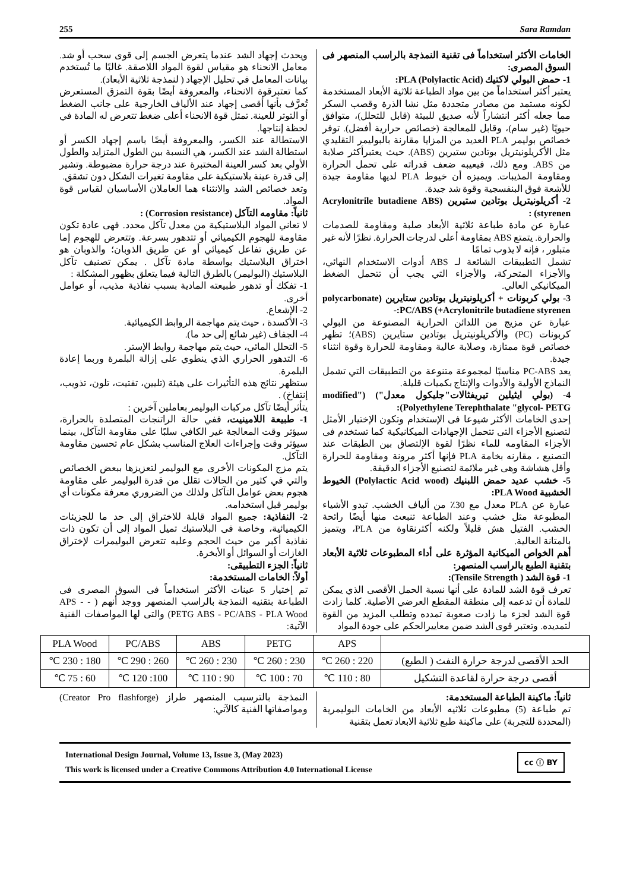255 Sara Ramdan
الخامات الأكثر استخداماً فى تقنية النمذجة بالراسب المنصهر فى السوق المصرى:
1- حمض البولي لاكتيك (PLA (Polylactic Acid:
يعتبر أكثر استخداماً من بين مواد الطباعة ثلاثية الأبعاد المستخدمة لكونه مستمد من مصادر متجددة مثل نشا الذرة وقصب السكر مما جعله أكثر انتشاراً لأنه صديق للبيئة (قابل للتحلل)، متوافق حيويًا (غير سام)، وقابل للمعالجة (خصائص حرارية أفضل). توفر خصائص بوليمر PLA العديد من المزايا مقارنة بالبوليمر التقليدي مثل الأكريلونيتريل بوتادين ستيرين (ABS). حيث يعتبرأكثر صلابة من ABS. ومع ذلك، فيعيبه ضعف قدراته على تحمل الحرارة ومقاومة المذيبات. ويميزه أن خيوط PLA لديها مقاومة جيدة للأشعة فوق البنفسجية وقوة شد جيدة.
2- أكريلونيتريل بوتادين ستيرين (Acrylonitrile butadiene ABS styrenen) :
عبارة عن مادة طباعة ثلاثية الأبعاد صلبة ومقاومة للصدمات والحرارة. يتمتع ABS بمقاومة أعلى لدرجات الحرارة. نظرًا لأنه غير متبلور ، فإنه لا يذوب تمامًا
تشمل التطبيقات الشائعة لـ ABS أدوات الاستخدام النهائي، والأجزاء المتحركة، والأجزاء التي يجب أن تتحمل الضغط الميكانيكي العالي.
3- بولي كربونات + أكريلونيتريل بوتادين ستايرين (polycarbonate +Acrylonitrile butadiene styrenen) PC/ABS:-
عبارة عن مزيج من اللدائن الحرارية المصنوعة من البولي كربونات (PC) والأكريلونيتريل بوتادين ستايرين (ABS)؛ تظهر خصائص قوة ممتازة، وصلابة عالية ومقاومة للحرارة وقوة انثناء جيدة.
يعد PC-ABS مناسبًا لمجموعة متنوعة من التطبيقات التي تشمل النماذج الأولية والأدوات والإنتاج بكميات قليلة.
4- (بولي ايثيلين تيريفثالات"جليكول معدل") ("modified (Polyethylene Terephthalate "glycol- PETG:
إحدى الخامات الأكثر شيوعا فى الإستخدام وتكون الإختيار الأمثل لتصنيع الأجزاء التى تتحمل الإجهادات الميكانيكية كما تستخدم فى الأجزاء المقاومه للماء نظرًا لقوة الإلتصاق بين الطبقات عند التصنيع ، مقارنه بخامة PLA فإنها أكثر مرونة ومقاومة للحرارة وأقل هشاشة وهى غير ملائمة لتصنيع الأجزاء الدقيقة.
5- خشب عديد حمض اللبنيك (Polylactic Acid wood) الخيوط الخشبية PLA Wood:
عبارة عن PLA معدل مع 30٪ من ألياف الخشب. تبدو الأشياء المطبوعة مثل خشب وعند الطباعة تنبعث منها أيضًا رائحة الخشب. الفتيل هش قليلاً ولكنه أكثرنقاوة من PLA، ويتميز بالمتانة العالية.
أهم الخواص الميكانية المؤثرة على أداء المطبوعات ثلاثية الأبعاد بتقنية الطبع بالراسب المنصهر:
1- قوة الشد ( Tensile Strength):
تعرف قوة الشد للمادة على أنها نسبة الحمل الأقصى الذي يمكن للمادة أن تدعمه إلى منطقة المقطع العرضي الأصلية. كلما زادت قوة الشد لجزء ما زادت صعوبة تمدده وتطلب المزيد من القوة لتمديده. وتعتبر قوى الشد ضمن معاييرالحكم على جودة المواد
ويحدث إجهاد الشد عندما يتعرض الجسم إلى قوى سحب أو شد. معامل الانحناء هو مقياس لقوة المواد اللاصقة. غالبًا ما تُستخدم بيانات المعامل في تحليل الإجهاد ( لنمذجة ثلاثية الأبعاد).
كما تعتبرقوة الانحناء، والمعروفة أيضًا بقوة التمزق المستعرض تُعرَّف بأنها أقصى إجهاد عند الألياف الخارجية على جانب الضغط أو التوتر للعينة. تمثل قوة الانحناء أعلى ضغط تتعرض له المادة في لحظة إنتاجها.
الاستطالة عند الكسر، والمعروفة أيضًا باسم إجهاد الكسر أو استطالة الشد عند الكسر، هي النسبة بين الطول المتزايد والطول الأولي بعد كسر العينة المختبرة عند درجة حرارة مضبوطة. وتشير إلى قدرة عينة بلاستيكية على مقاومة تغيرات الشكل دون تشقق.
وتعد خصائص الشد والانثناء هما العاملان الأساسيان لقياس قوة المواد.
ثانياً: مقاومه التآكل (Corrosion resistance) :
لا تعاني المواد البلاستيكية من معدل تآكل محدد. فهى عادة تكون مقاومة للهجوم الكيميائي أو تتدهور بسرعة. وتتعرض للهجوم إما عن طريق تفاعل كيميائي أو عن طريق الذوبان؛ والذوبان هو اختراق البلاستيك بواسطة مادة تآكل . يمكن تصنيف تآكل البلاستيك (البوليمر) بالطرق التالية فيما يتعلق بظهور المشكلة :
1- تفكك أو تدهور طبيعته المادية بسبب نفاذية مذيب، أو عوامل أخرى.
2- الإشعاع.
3- الأكسدة ، حيث يتم مهاجمة الروابط الكيميائية.
4- الجفاف (غير شائع إلى حد ما).
5- التحلل المائي، حيث يتم مهاجمة روابط الإستر.
6- التدهور الحراري الذي ينطوي على إزالة البلمرة وربما إعادة البلمرة.
ستظهر نتائج هذه التأثيرات على هيئة (تليين، تفتيت، تلون، تذويب، إنتفاخ) .
يتأثر أيضًا تآكل مركبات البوليمر بعاملين آخرين :
1- طبيعة اللامينيت، ففي حالة الراتنجات المتصلدة بالحرارة، سيؤثر وقت المعالجة غير الكافي سلبًا على مقاومة التآكل، بينما سيؤثر وقت وإجراءات العلاج المناسب بشكل عام تحسين مقاومة التآكل.
يتم مزج المكونات الأخرى مع البوليمر لتعزيزها ببعض الخصائص والتي في كثير من الحالات تقلل من قدرة البوليمر على مقاومة هجوم بعض عوامل التآكل ولذلك من الضروري معرفة مكونات أي بوليمر قبل استخدامه.
2- النفاذية: جميع المواد قابلة للاختراق إلى حد ما للجزيئات الكيميائية، وخاصة فى البلاستيك تميل المواد إلى أن تكون ذات نفاذية أكبر من حيث الحجم وعليه تتعرض البوليمرات لإختراق الغازات أو السوائل أو الأبخرة.
ثانياً: الجزء التطبيقى:
أولاً: الخامات المستخدمة:
تم إختيار 5 عينات الأكثر استخداماً فى السوق المصرى فى الطباعة بتقنيه النمذجة بالراسب المنصهر ووجد أنهم ( - APS - PETG ABS - PC/ABS - PLA Wood) والتى لها المواصفات الفنية الآتية:
| | APS | PETG | ABS | PC/ABS | PLA Wood |
| الحد الأقصى لدرجة حرارة النفث ( الطبع) | 220 : 260 ℃ | 230 : 260 ℃ | 230 : 260 ℃ | 260 : 290 ℃ | 180 : 230 ℃ |
| أقصى درجة حرارة لقاعدة التشكيل | 80 : 110 ℃ | 70 : 100 ℃ | 90 : 110 ℃ | 100: 120 ℃ | 60 : 75 ℃ |
ثانياً: ماكينة الطباعة المستخدمة:
تم طباعة (5) مطبوعات ثلاثيه الأبعاد من الخامات البوليمرية (المحددة للتجربة) على ماكينة طبع ثلاثية الابعاد تعمل بتقنية
النمذجة بالترسيب المنصهر طراز (Creator Pro flashforge) ومواصفاتها الفنية كالآتي:
International Design Journal, Volume 13, Issue 3, (May 2023)
This work is licensed under a Creative Commons Attribution 4.0 International License
cc ⓘ BY